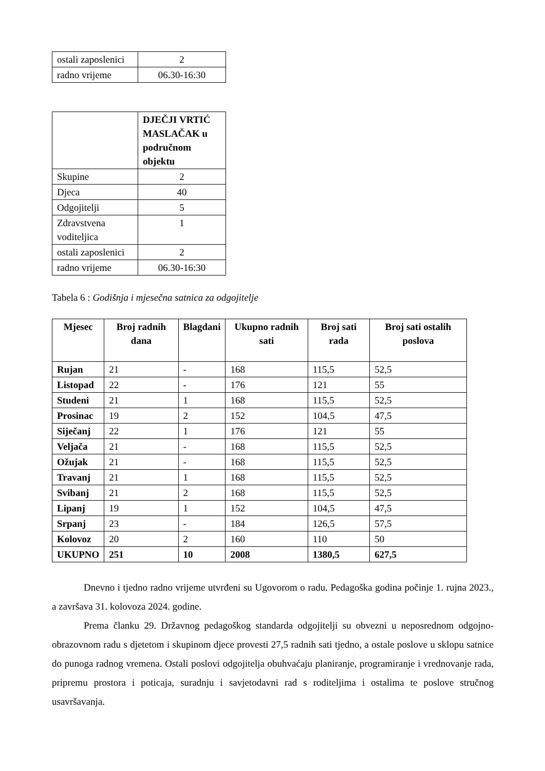| ostali zaposlenici | 2 |
| radno vrijeme | 06.30-16:30 |
| | DJEČJI VRTIĆ MASLAČAK u područnom objektu |
| Skupine | 2 |
| Djeca | 40 |
| Odgojitelji | 5 |
| Zdravstvena voditeljica | 1 |
| ostali zaposlenici | 2 |
| radno vrijeme | 06.30-16:30 |
Tabela 6 : Godišnja i mjesečna satnica za odgojitelje
| Mjesec | Broj radnih dana | Blagdani | Ukupno radnih sati | Broj sati rada | Broj sati ostalih poslova |
| --- | --- | --- | --- | --- | --- |
| Rujan | 21 | - | 168 | 115,5 | 52,5 |
| Listopad | 22 | - | 176 | 121 | 55 |
| Studeni | 21 | 1 | 168 | 115,5 | 52,5 |
| Prosinac | 19 | 2 | 152 | 104,5 | 47,5 |
| Siječanj | 22 | 1 | 176 | 121 | 55 |
| Veljača | 21 | - | 168 | 115,5 | 52,5 |
| Ožujak | 21 | - | 168 | 115,5 | 52,5 |
| Travanj | 21 | 1 | 168 | 115,5 | 52,5 |
| Svibanj | 21 | 2 | 168 | 115,5 | 52,5 |
| Lipanj | 19 | 1 | 152 | 104,5 | 47,5 |
| Srpanj | 23 | - | 184 | 126,5 | 57,5 |
| Kolovoz | 20 | 2 | 160 | 110 | 50 |
| UKUPNO | 251 | 10 | 2008 | 1380,5 | 627,5 |
Dnevno i tjedno radno vrijeme utvrđeni su Ugovorom o radu. Pedagoška godina počinje 1. rujna 2023., a završava 31. kolovoza 2024. godine.
Prema članku 29. Državnog pedagoškog standarda odgojitelji su obvezni u neposrednom odgojno-obrazovnom radu s djetetom i skupinom djece provesti 27,5 radnih sati tjedno, a ostale poslove u sklopu satnice do punoga radnog vremena. Ostali poslovi odgojitelja obuhvaćaju planiranje, programiranje i vrednovanje rada, pripremu prostora i poticaja, suradnju i savjetodavni rad s roditeljima i ostalima te poslove stručnog usavršavanja.